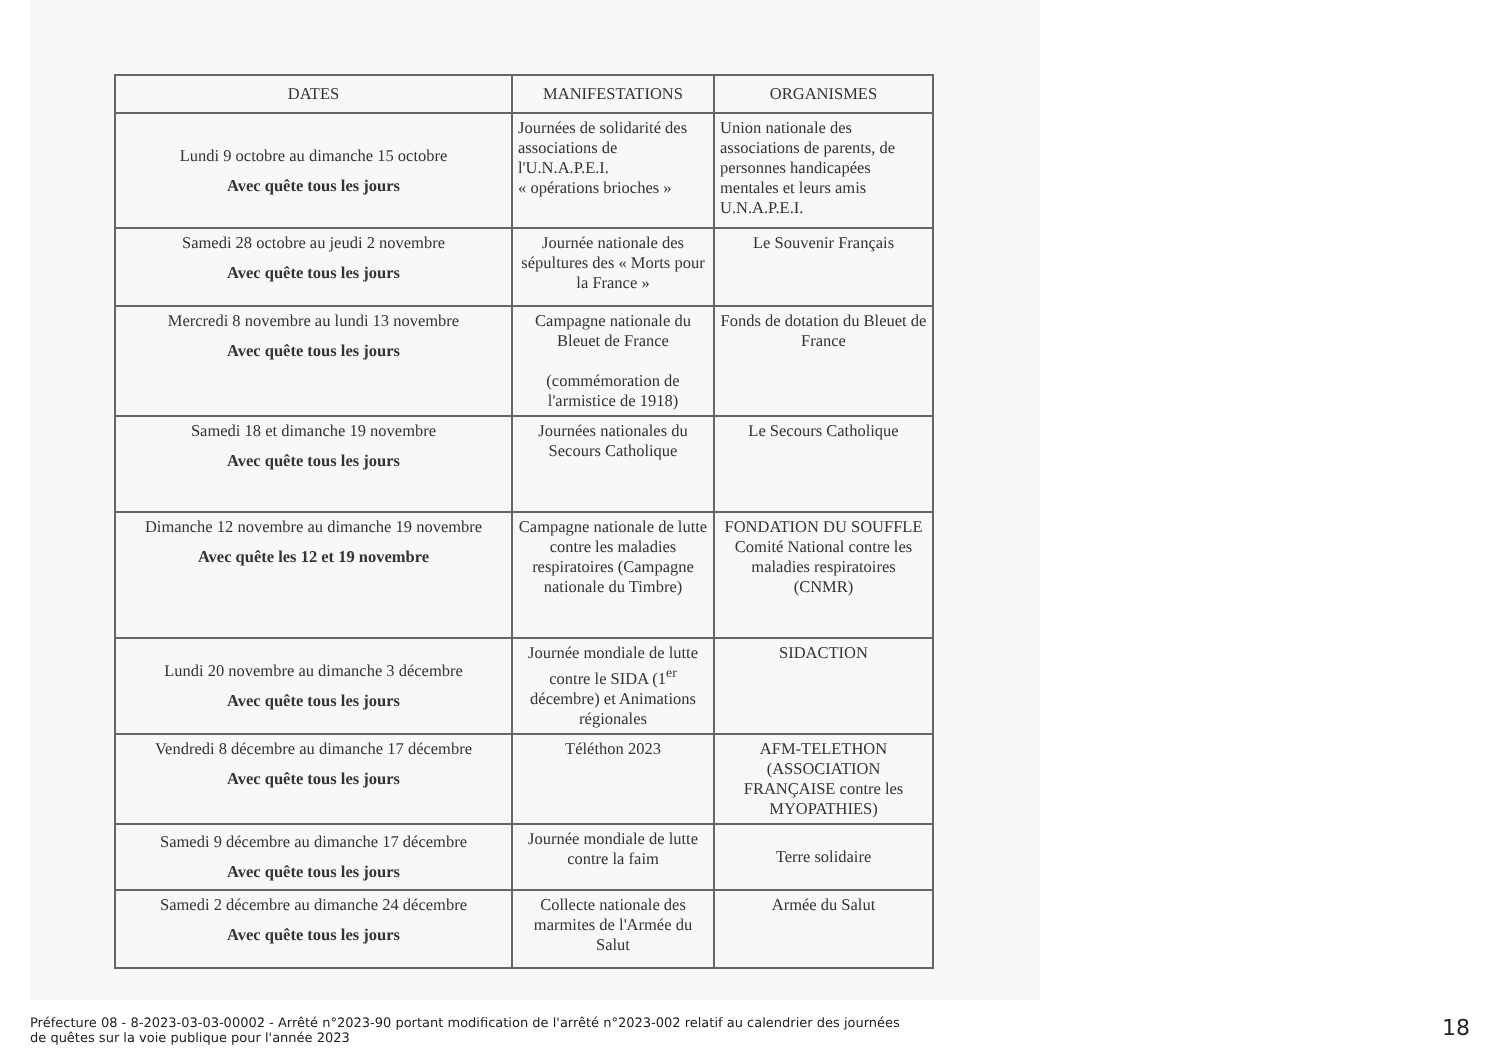| DATES | MANIFESTATIONS | ORGANISMES |
| --- | --- | --- |
| Lundi 9 octobre au dimanche 15 octobre Avec quête tous les jours | Journées de solidarité des associations de l'U.N.A.P.E.I. « opérations brioches » | Union nationale des associations de parents, de personnes handicapées mentales et leurs amis U.N.A.P.E.I. |
| Samedi 28 octobre au jeudi 2 novembre Avec quête tous les jours | Journée nationale des sépultures des « Morts pour la France » | Le Souvenir Français |
| Mercredi 8 novembre au lundi 13 novembre Avec quête tous les jours | Campagne nationale du Bleuet de France (commémoration de l'armistice de 1918) | Fonds de dotation du Bleuet de France |
| Samedi 18 et dimanche 19 novembre Avec quête tous les jours | Journées nationales du Secours Catholique | Le Secours Catholique |
| Dimanche 12 novembre au dimanche 19 novembre Avec quête les 12 et 19 novembre | Campagne nationale de lutte contre les maladies respiratoires (Campagne nationale du Timbre) | FONDATION DU SOUFFLE Comité National contre les maladies respiratoires (CNMR) |
| Lundi 20 novembre au dimanche 3 décembre Avec quête tous les jours | Journée mondiale de lutte contre le SIDA (1<sup>er</sup> décembre) et Animations régionales | SIDACTION |
| Vendredi 8 décembre au dimanche 17 décembre Avec quête tous les jours | Téléthon 2023 | AFM-TELETHON (ASSOCIATION FRANÇAISE contre les MYOPATHIES) |
| Samedi 9 décembre au dimanche 17 décembre Avec quête tous les jours | Journée mondiale de lutte contre la faim | Terre solidaire |
| Samedi 2 décembre au dimanche 24 décembre Avec quête tous les jours | Collecte nationale des marmites de l'Armée du Salut | Armée du Salut |
Préfecture 08 - 8-2023-03-03-00002 - Arrêté n°2023-90 portant modification de l'arrêté n°2023-002 relatif au calendrier des journées
de quêtes sur la voie publique pour l'année 2023
18